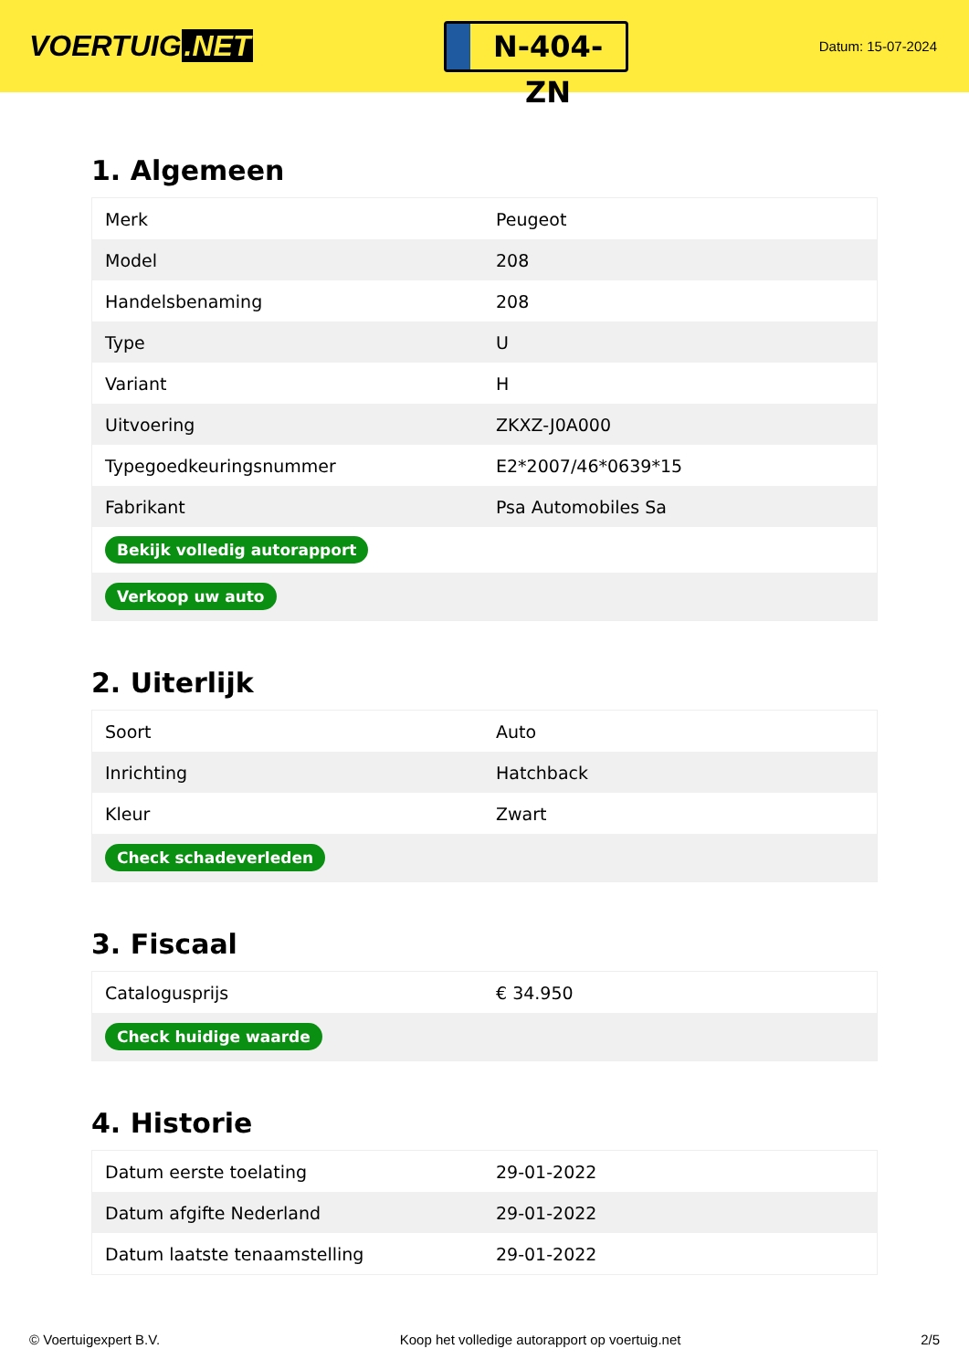VOERTUIG.NET
N-404-ZN
Datum: 15-07-2024
1. Algemeen
| Merk | Peugeot |
| Model | 208 |
| Handelsbenaming | 208 |
| Type | U |
| Variant | H |
| Uitvoering | ZKXZ-J0A000 |
| Typegoedkeuringsnummer | E2*2007/46*0639*15 |
| Fabrikant | Psa Automobiles Sa |
| Bekijk volledig autorapport | |
| Verkoop uw auto | |
2. Uiterlijk
| Soort | Auto |
| Inrichting | Hatchback |
| Kleur | Zwart |
| Check schadeverleden | |
3. Fiscaal
| Catalogusprijs | € 34.950 |
| Check huidige waarde | |
4. Historie
| Datum eerste toelating | 29-01-2022 |
| Datum afgifte Nederland | 29-01-2022 |
| Datum laatste tenaamstelling | 29-01-2022 |
© Voertuigexpert B.V. Koop het volledige autorapport op voertuig.net 2/5